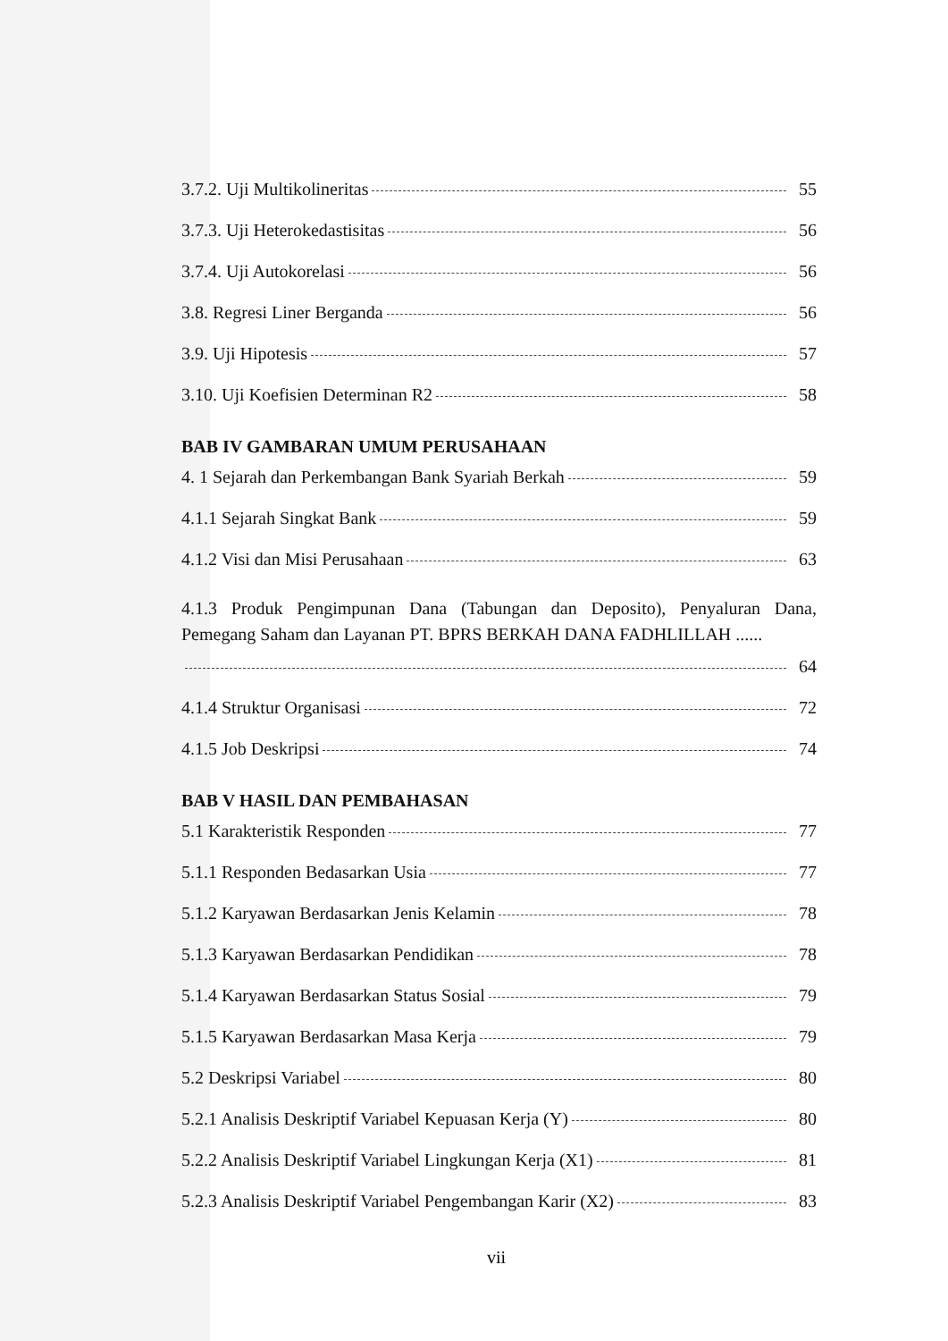3.7.2. Uji Multikolineritas 55
3.7.3. Uji Heterokedastisitas 56
3.7.4. Uji Autokorelasi 56
3.8. Regresi Liner Berganda 56
3.9. Uji Hipotesis 57
3.10. Uji Koefisien Determinan R2 58
BAB IV GAMBARAN UMUM PERUSAHAAN
4. 1 Sejarah dan Perkembangan Bank Syariah Berkah 59
4.1.1 Sejarah Singkat Bank 59
4.1.2 Visi dan Misi Perusahaan 63
4.1.3 Produk Pengimpunan Dana (Tabungan dan Deposito), Penyaluran Dana, Pemegang Saham dan Layanan PT. BPRS BERKAH DANA FADHLILLAH ......
64
4.1.4 Struktur Organisasi 72
4.1.5 Job Deskripsi 74
BAB V HASIL DAN PEMBAHASAN
5.1 Karakteristik Responden 77
5.1.1 Responden Bedasarkan Usia 77
5.1.2 Karyawan Berdasarkan Jenis Kelamin 78
5.1.3 Karyawan Berdasarkan Pendidikan 78
5.1.4 Karyawan Berdasarkan Status Sosial 79
5.1.5 Karyawan Berdasarkan Masa Kerja 79
5.2 Deskripsi Variabel 80
5.2.1 Analisis Deskriptif Variabel Kepuasan Kerja (Y) 80
5.2.2 Analisis Deskriptif Variabel Lingkungan Kerja (X1) 81
5.2.3 Analisis Deskriptif Variabel Pengembangan Karir (X2) 83
vii